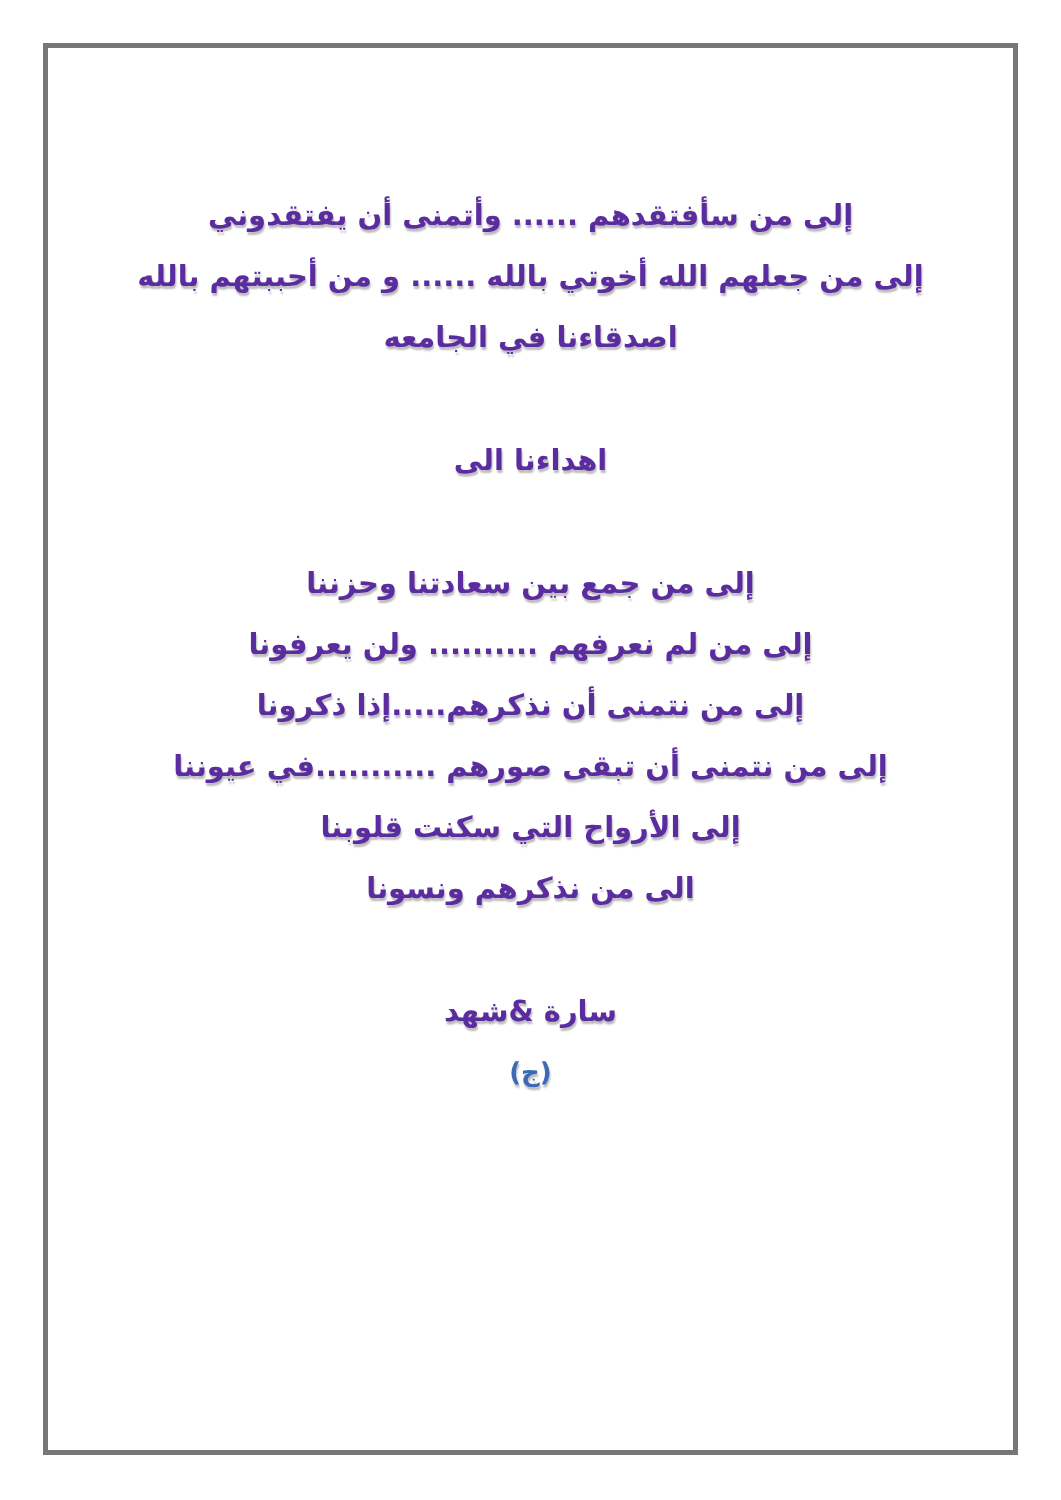إلى من سأفتقدهم ...... وأتمنى أن يفتقدوني
إلى من جعلهم الله أخوتي بالله ...... و من أحببتهم بالله
اصدقاءنا في الجامعه
اهداءنا الى
إلى من جمع بين سعادتنا وحزننا
إلى من لم نعرفهم .......... ولن يعرفونا
إلى من نتمنى أن نذكرهم.....إذا ذكرونا
إلى من نتمنى أن تبقى صورهم ...........في عيوننا
إلى الأرواح التي سكنت قلوبنا
الى من نذكرهم ونسونا
سارة &شهد
(ج)